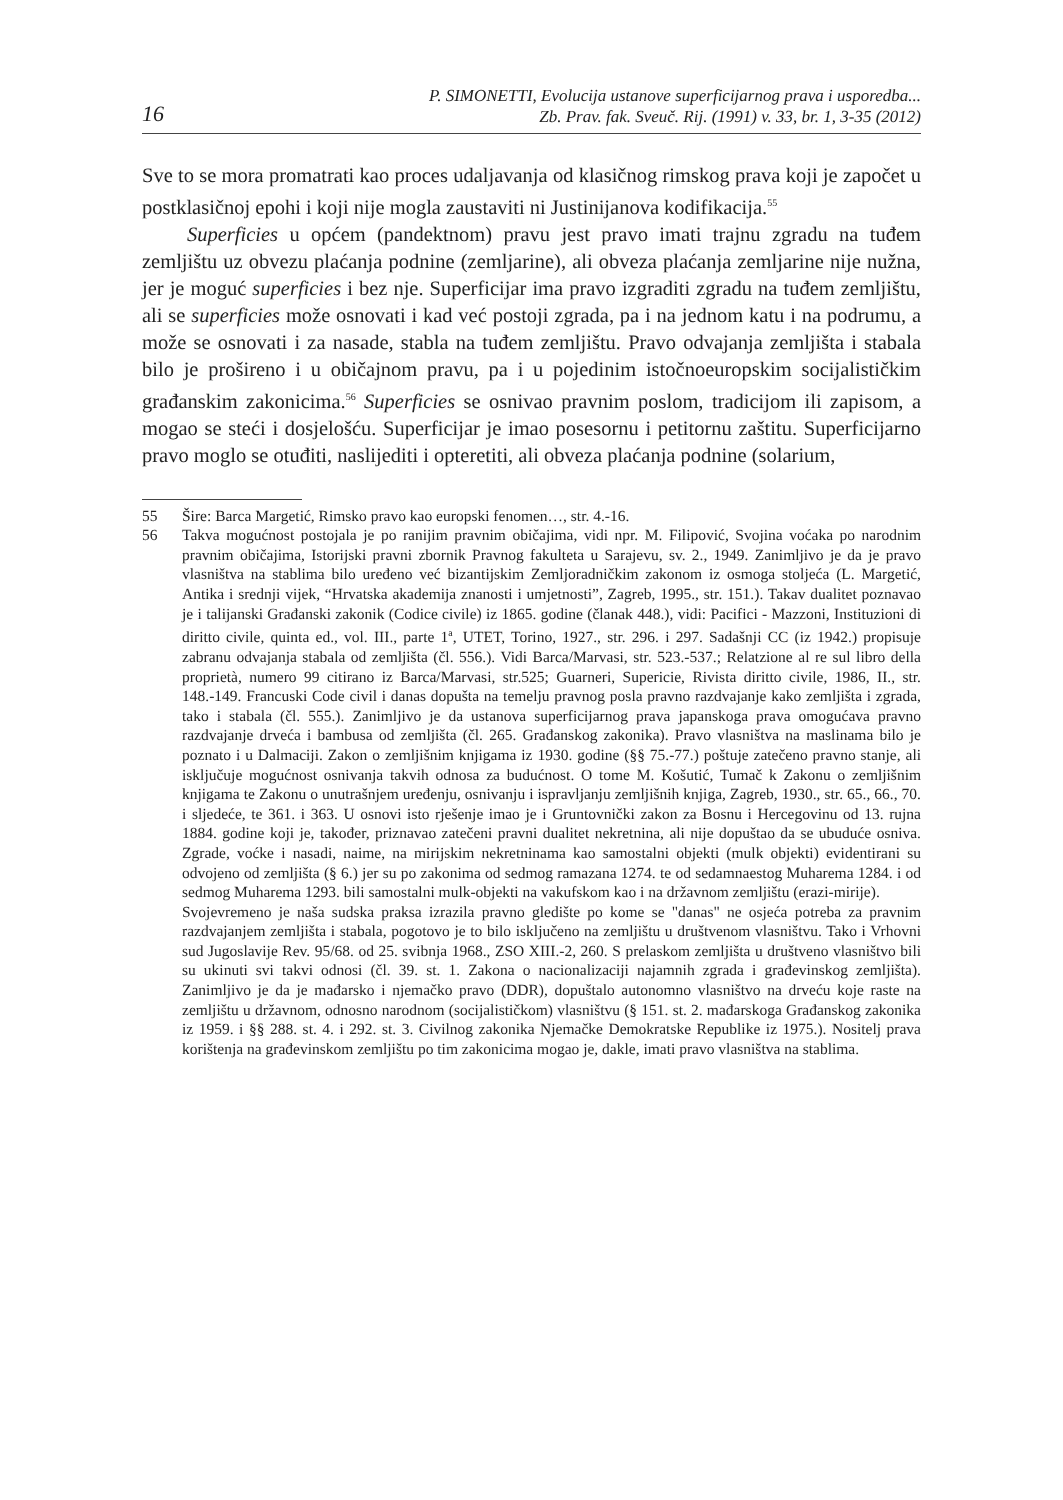16
P. SIMONETTI, Evolucija ustanove superficijarnog prava i usporedba...
Zb. Prav. fak. Sveuč. Rij. (1991) v. 33, br. 1, 3-35 (2012)
Sve to se mora promatrati kao proces udaljavanja od klasičnog rimskog prava koji je započet u postklasičnoj epohi i koji nije mogla zaustaviti ni Justinijanova kodifikacija.<sup>55</sup>
Superficies u općem (pandektnom) pravu jest pravo imati trajnu zgradu na tuđem zemljištu uz obvezu plaćanja podnine (zemljarine), ali obveza plaćanja zemljarine nije nužna, jer je moguć superficies i bez nje. Superficijar ima pravo izgraditi zgradu na tuđem zemljištu, ali se superficies može osnovati i kad već postoji zgrada, pa i na jednom katu i na podrumu, a može se osnovati i za nasade, stabla na tuđem zemljištu. Pravo odvajanja zemljišta i stabala bilo je prošireno i u običajnom pravu, pa i u pojedinim istočnoeuropskim socijalističkim građanskim zakonicima.<sup>56</sup> Superficies se osnivao pravnim poslom, tradicijom ili zapisom, a mogao se steći i dosjelošću. Superficijar je imao posesornu i petitornu zaštitu. Superficijarno pravo moglo se otuđiti, naslijediti i opteretiti, ali obveza plaćanja podnine (solarium,
55 Šire: Barca Margetić, Rimsko pravo kao europski fenomen…, str. 4.-16.
56 Takva mogućnost postojala je po ranijim pravnim običajima, vidi npr. M. Filipović, Svojina voćaka po narodnim pravnim običajima, Istorijski pravni zbornik Pravnog fakulteta u Sarajevu, sv. 2., 1949. Zanimljivo je da je pravo vlasništva na stablima bilo uređeno već bizantijskim Zemljoradničkim zakonom iz osmoga stoljeća (L. Margetić, Antika i srednji vijek, “Hrvatska akademija znanosti i umjetnosti”, Zagreb, 1995., str. 151.). Takav dualitet poznavao je i talijanski Građanski zakonik (Codice civile) iz 1865. godine (članak 448.), vidi: Pacifici - Mazzoni, Instituzioni di diritto civile, quinta ed., vol. III., parte 1<sup>a</sup>, UTET, Torino, 1927., str. 296. i 297. Sadašnji CC (iz 1942.) propisuje zabranu odvajanja stabala od zemljišta (čl. 556.). Vidi Barca/Marvasi, str. 523.-537.; Relatzione al re sul libro della proprietà, numero 99 citirano iz Barca/Marvasi, str.525; Guarneri, Supericie, Rivista diritto civile, 1986, II., str. 148.-149. Francuski Code civil i danas dopušta na temelju pravnog posla pravno razdvajanje kako zemljišta i zgrada, tako i stabala (čl. 555.). Zanimljivo je da ustanova superficijarnog prava japanskoga prava omogućava pravno razdvajanje drveća i bambusa od zemljišta (čl. 265. Građanskog zakonika). Pravo vlasništva na maslinama bilo je poznato i u Dalmaciji. Zakon o zemljišnim knjigama iz 1930. godine (§§ 75.-77.) poštuje zatečeno pravno stanje, ali isključuje mogućnost osnivanja takvih odnosa za budućnost. O tome M. Košutić, Tumač k Zakonu o zemljišnim knjigama te Zakonu o unutrašnjem uređenju, osnivanju i ispravljanju zemljišnih knjiga, Zagreb, 1930., str. 65., 66., 70. i sljedeće, te 361. i 363. U osnovi isto rješenje imao je i Gruntovnički zakon za Bosnu i Hercegovinu od 13. rujna 1884. godine koji je, također, priznavao zatečeni pravni dualitet nekretnina, ali nije dopuštao da se ubuduće osniva. Zgrade, voćke i nasadi, naime, na mirijskim nekretninama kao samostalni objekti (mulk objekti) evidentirani su odvojeno od zemljišta (§ 6.) jer su po zakonima od sedmog ramazana 1274. te od sedamnaestog Muharema 1284. i od sedmog Muharema 1293. bili samostalni mulk-objekti na vakufskom kao i na državnom zemljištu (erazi-mirije).
Svojevremeno je naša sudska praksa izrazila pravno gledište po kome se "danas" ne osjeća potreba za pravnim razdvajanjem zemljišta i stabala, pogotovo je to bilo isključeno na zemljištu u društvenom vlasništvu. Tako i Vrhovni sud Jugoslavije Rev. 95/68. od 25. svibnja 1968., ZSO XIII.-2, 260. S prelaskom zemljišta u društveno vlasništvo bili su ukinuti svi takvi odnosi (čl. 39. st. 1. Zakona o nacionalizaciji najamnih zgrada i građevinskog zemljišta). Zanimljivo je da je mađarsko i njemačko pravo (DDR), dopuštalo autonomno vlasništvo na drveću koje raste na zemljištu u državnom, odnosno narodnom (socijalističkom) vlasništvu (§ 151. st. 2. mađarskoga Građanskog zakonika iz 1959. i §§ 288. st. 4. i 292. st. 3. Civilnog zakonika Njemačke Demokratske Republike iz 1975.). Nositelj prava korištenja na građevinskom zemljištu po tim zakonicima mogao je, dakle, imati pravo vlasništva na stablima.